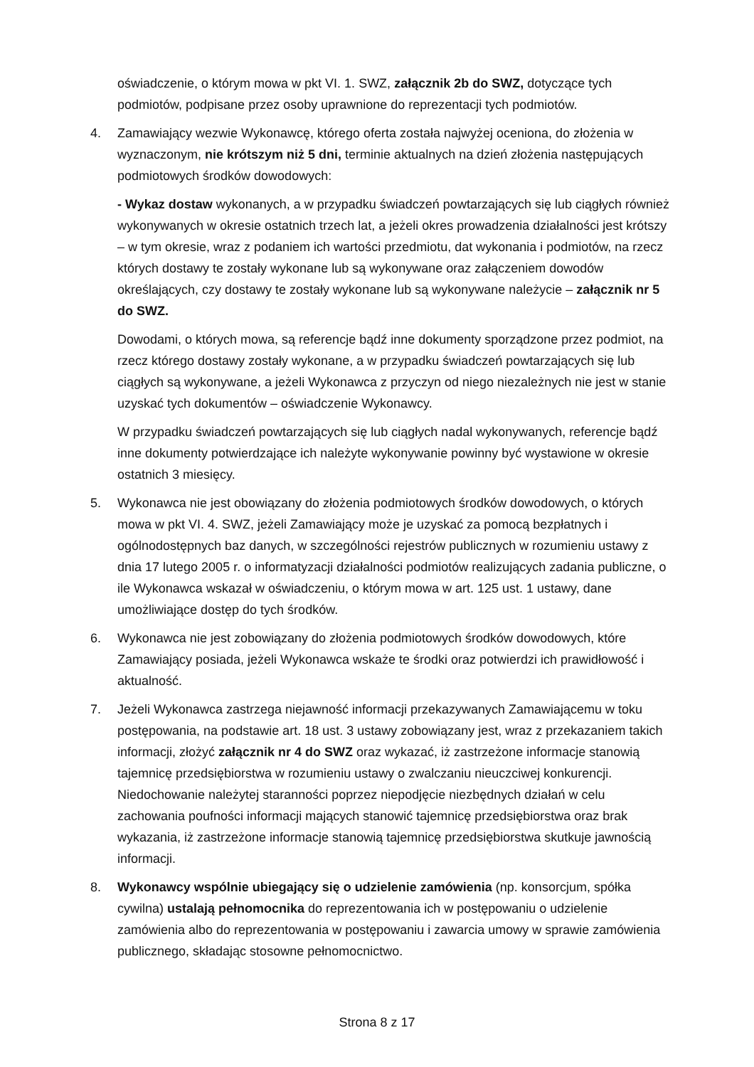oświadczenie, o którym mowa w pkt VI. 1. SWZ, załącznik 2b do SWZ, dotyczące tych podmiotów, podpisane przez osoby uprawnione do reprezentacji tych podmiotów.
4. Zamawiający wezwie Wykonawcę, którego oferta została najwyżej oceniona, do złożenia w wyznaczonym, nie krótszym niż 5 dni, terminie aktualnych na dzień złożenia następujących podmiotowych środków dowodowych:
- Wykaz dostaw wykonanych, a w przypadku świadczeń powtarzających się lub ciągłych również wykonywanych w okresie ostatnich trzech lat, a jeżeli okres prowadzenia działalności jest krótszy – w tym okresie, wraz z podaniem ich wartości przedmiotu, dat wykonania i podmiotów, na rzecz których dostawy te zostały wykonane lub są wykonywane oraz załączeniem dowodów określających, czy dostawy te zostały wykonane lub są wykonywane należycie – załącznik nr 5 do SWZ.
Dowodami, o których mowa, są referencje bądź inne dokumenty sporządzone przez podmiot, na rzecz którego dostawy zostały wykonane, a w przypadku świadczeń powtarzających się lub ciągłych są wykonywane, a jeżeli Wykonawca z przyczyn od niego niezależnych nie jest w stanie uzyskać tych dokumentów – oświadczenie Wykonawcy.
W przypadku świadczeń powtarzających się lub ciągłych nadal wykonywanych, referencje bądź inne dokumenty potwierdzające ich należyte wykonywanie powinny być wystawione w okresie ostatnich 3 miesięcy.
5. Wykonawca nie jest obowiązany do złożenia podmiotowych środków dowodowych, o których mowa w pkt VI. 4. SWZ, jeżeli Zamawiający może je uzyskać za pomocą bezpłatnych i ogólnodostępnych baz danych, w szczególności rejestrów publicznych w rozumieniu ustawy z dnia 17 lutego 2005 r. o informatyzacji działalności podmiotów realizujących zadania publiczne, o ile Wykonawca wskazał w oświadczeniu, o którym mowa w art. 125 ust. 1 ustawy, dane umożliwiające dostęp do tych środków.
6. Wykonawca nie jest zobowiązany do złożenia podmiotowych środków dowodowych, które Zamawiający posiada, jeżeli Wykonawca wskaże te środki oraz potwierdzi ich prawidłowość i aktualność.
7. Jeżeli Wykonawca zastrzega niejawność informacji przekazywanych Zamawiającemu w toku postępowania, na podstawie art. 18 ust. 3 ustawy zobowiązany jest, wraz z przekazaniem takich informacji, złożyć załącznik nr 4 do SWZ oraz wykazać, iż zastrzeżone informacje stanowią tajemnicę przedsiębiorstwa w rozumieniu ustawy o zwalczaniu nieuczciwej konkurencji. Niedochowanie należytej staranności poprzez niepodjęcie niezbędnych działań w celu zachowania poufności informacji mających stanowić tajemnicę przedsiębiorstwa oraz brak wykazania, iż zastrzeżone informacje stanowią tajemnicę przedsiębiorstwa skutkuje jawnością informacji.
8. Wykonawcy wspólnie ubiegający się o udzielenie zamówienia (np. konsorcjum, spółka cywilna) ustalają pełnomocnika do reprezentowania ich w postępowaniu o udzielenie zamówienia albo do reprezentowania w postępowaniu i zawarcia umowy w sprawie zamówienia publicznego, składając stosowne pełnomocnictwo.
Strona 8 z 17